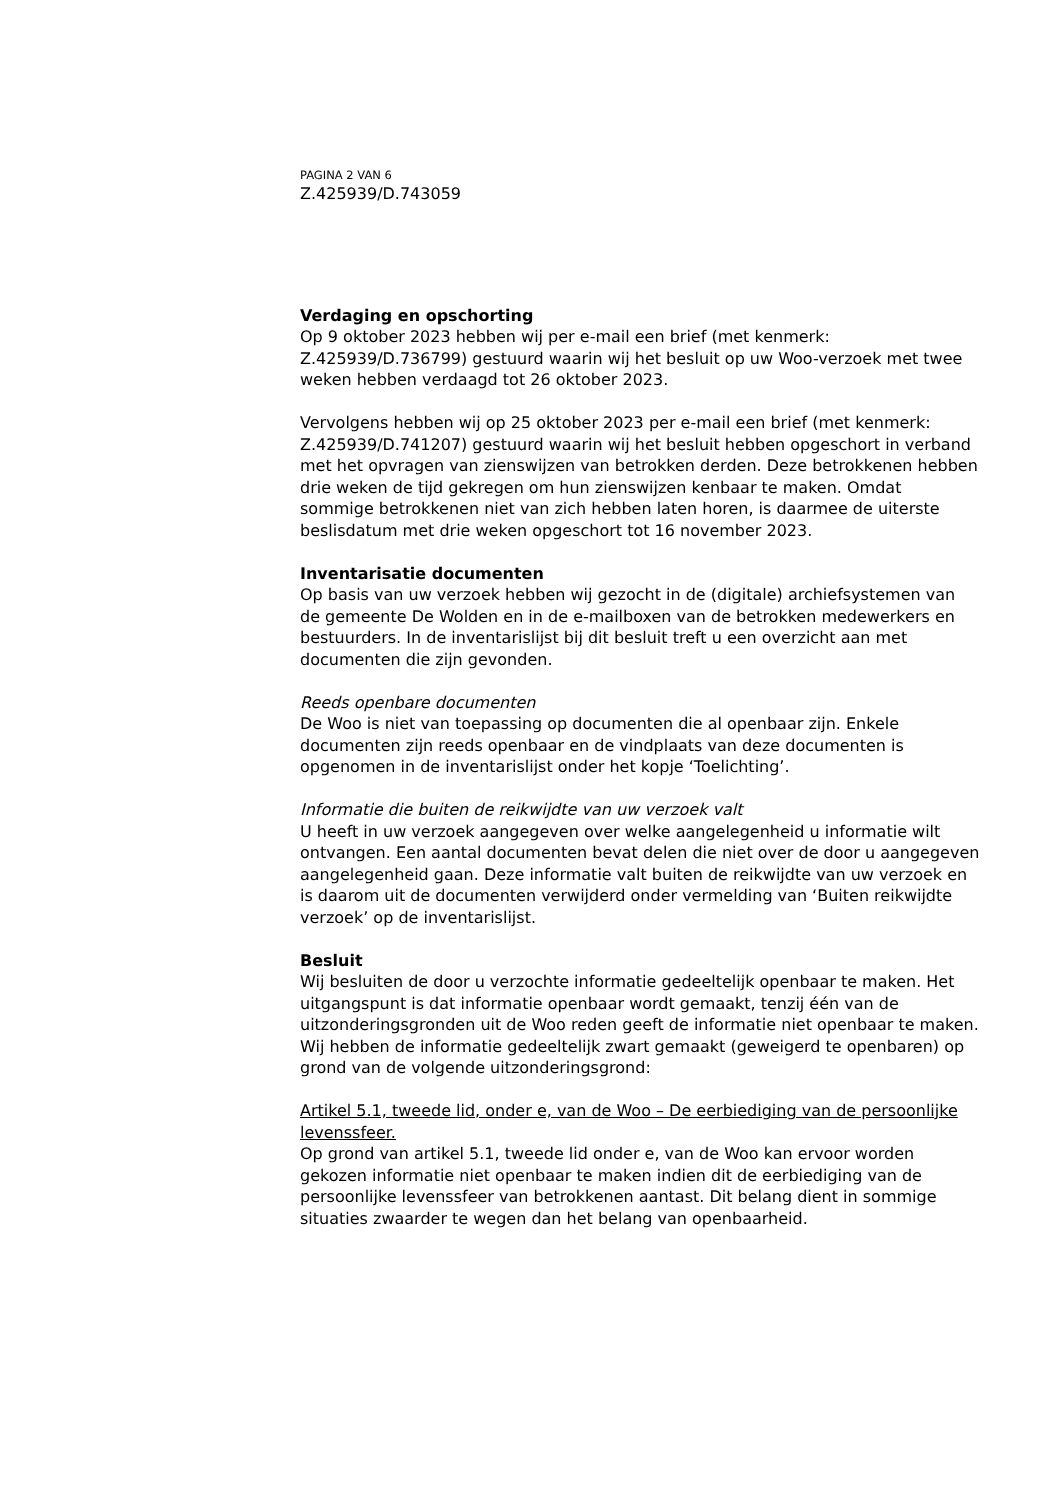PAGINA 2 VAN 6
Z.425939/D.743059
Verdaging en opschorting
Op 9 oktober 2023 hebben wij per e-mail een brief (met kenmerk: Z.425939/D.736799) gestuurd waarin wij het besluit op uw Woo-verzoek met twee weken hebben verdaagd tot 26 oktober 2023.
Vervolgens hebben wij op 25 oktober 2023 per e-mail een brief (met kenmerk: Z.425939/D.741207) gestuurd waarin wij het besluit hebben opgeschort in verband met het opvragen van zienswijzen van betrokken derden. Deze betrokkenen hebben drie weken de tijd gekregen om hun zienswijzen kenbaar te maken. Omdat sommige betrokkenen niet van zich hebben laten horen, is daarmee de uiterste beslisdatum met drie weken opgeschort tot 16 november 2023.
Inventarisatie documenten
Op basis van uw verzoek hebben wij gezocht in de (digitale) archiefsystemen van de gemeente De Wolden en in de e-mailboxen van de betrokken medewerkers en bestuurders. In de inventarislijst bij dit besluit treft u een overzicht aan met documenten die zijn gevonden.
Reeds openbare documenten
De Woo is niet van toepassing op documenten die al openbaar zijn. Enkele documenten zijn reeds openbaar en de vindplaats van deze documenten is opgenomen in de inventarislijst onder het kopje ‘Toelichting’.
Informatie die buiten de reikwijdte van uw verzoek valt
U heeft in uw verzoek aangegeven over welke aangelegenheid u informatie wilt ontvangen. Een aantal documenten bevat delen die niet over de door u aangegeven aangelegenheid gaan. Deze informatie valt buiten de reikwijdte van uw verzoek en is daarom uit de documenten verwijderd onder vermelding van ‘Buiten reikwijdte verzoek’ op de inventarislijst.
Besluit
Wij besluiten de door u verzochte informatie gedeeltelijk openbaar te maken. Het uitgangspunt is dat informatie openbaar wordt gemaakt, tenzij één van de uitzonderingsgronden uit de Woo reden geeft de informatie niet openbaar te maken. Wij hebben de informatie gedeeltelijk zwart gemaakt (geweigerd te openbaren) op grond van de volgende uitzonderingsgrond:
Artikel 5.1, tweede lid, onder e, van de Woo – De eerbiediging van de persoonlijke levenssfeer.
Op grond van artikel 5.1, tweede lid onder e, van de Woo kan ervoor worden gekozen informatie niet openbaar te maken indien dit de eerbiediging van de persoonlijke levenssfeer van betrokkenen aantast. Dit belang dient in sommige situaties zwaarder te wegen dan het belang van openbaarheid.